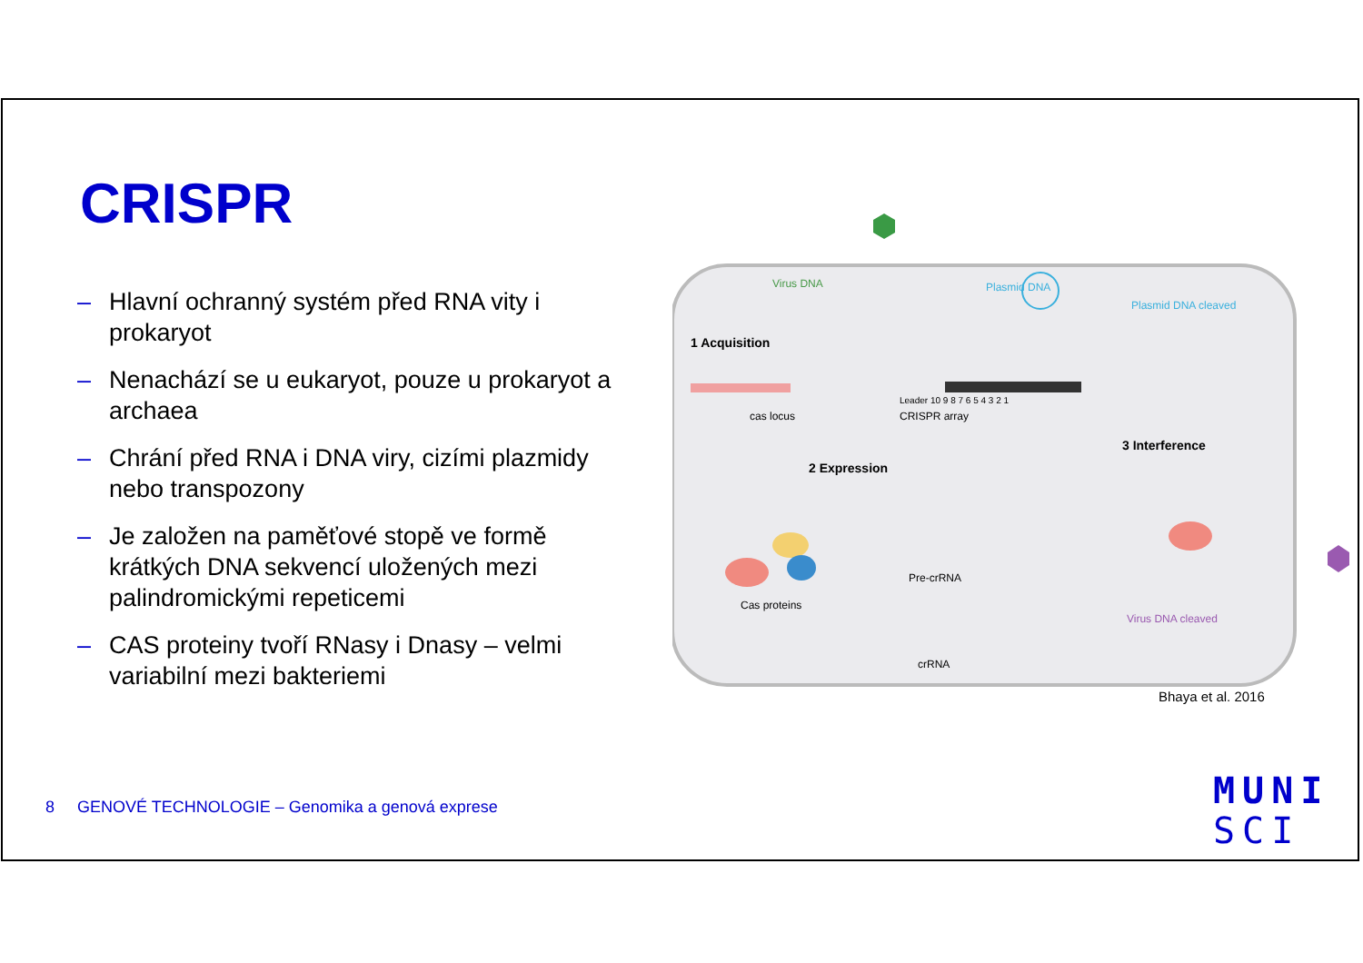CRISPR
– Hlavní ochranný systém před RNA vity i prokaryot
– Nenachází se u eukaryot, pouze u prokaryot a archaea
– Chrání před RNA i DNA viry, cizími plazmidy nebo transpozony
– Je založen na paměťové stopě ve formě krátkých DNA sekvencí uložených mezi palindromickými repeticemi
– CAS proteiny tvoří RNasy i Dnasy – velmi variabilní mezi bakteriemi
Virus DNA
Plasmid DNA
1 Acquisition
Leader 10 9 8 7 6 5 4 3 2 1
cas locus
CRISPR array
2 Expression
Cas proteins
Pre-crRNA
crRNA
Plasmid DNA cleaved
3 Interference
Virus DNA cleaved
Bhaya et al. 2016
8 GENOVÉ TECHNOLOGIE – Genomika a genová exprese
MUNI
SCI